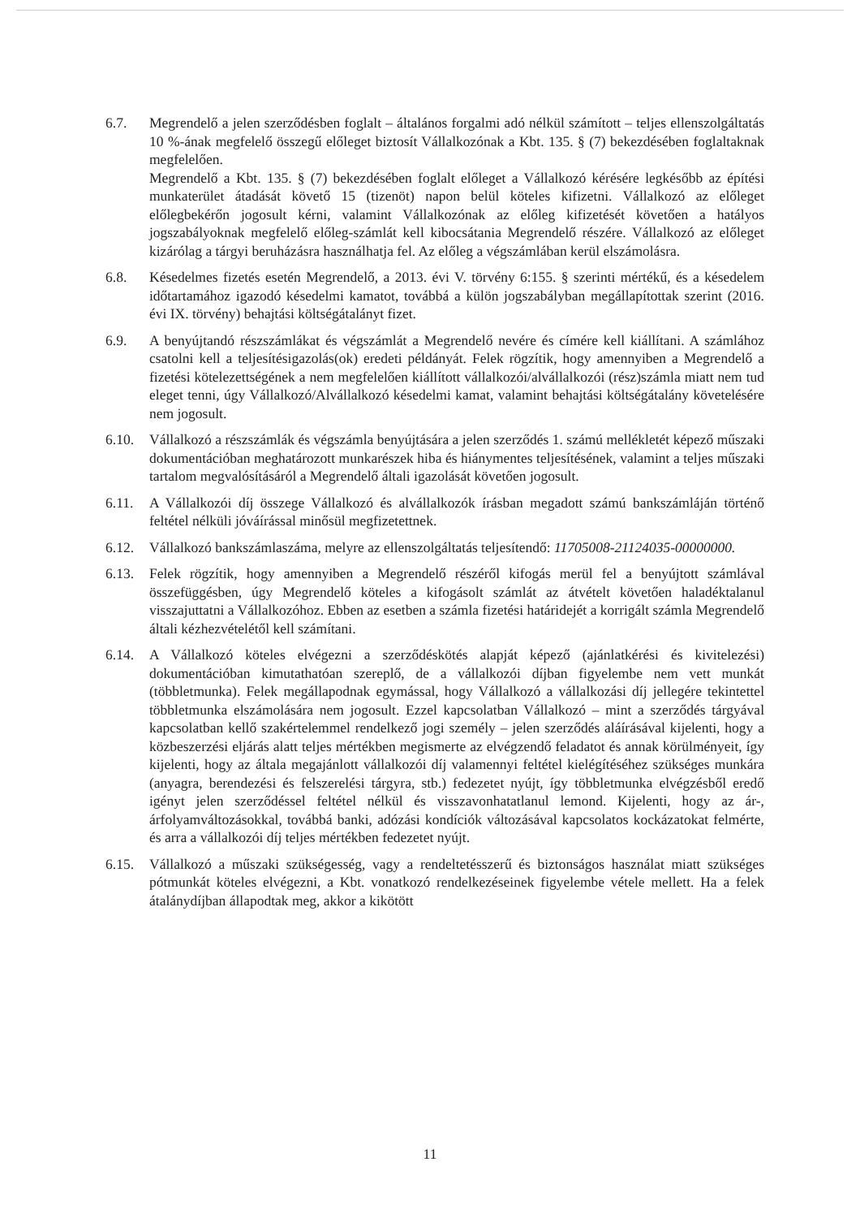6.7. Megrendelő a jelen szerződésben foglalt – általános forgalmi adó nélkül számított – teljes ellenszolgáltatás 10 %-ának megfelelő összegű előleget biztosít Vállalkozónak a Kbt. 135. § (7) bekezdésében foglaltaknak megfelelően.
Megrendelő a Kbt. 135. § (7) bekezdésében foglalt előleget a Vállalkozó kérésére legkésőbb az építési munkaterület átadását követő 15 (tizenöt) napon belül köteles kifizetni. Vállalkozó az előleget előlegbekérőn jogosult kérni, valamint Vállalkozónak az előleg kifizetését követően a hatályos jogszabályoknak megfelelő előleg-számlát kell kibocsátania Megrendelő részére. Vállalkozó az előleget kizárólag a tárgyi beruházásra használhatja fel. Az előleg a végszámlában kerül elszámolásra.
6.8. Késedelmes fizetés esetén Megrendelő, a 2013. évi V. törvény 6:155. § szerinti mértékű, és a késedelem időtartamához igazodó késedelmi kamatot, továbbá a külön jogszabályban megállapítottak szerint (2016. évi IX. törvény) behajtási költségátalányt fizet.
6.9. A benyújtandó részszámlákat és végszámlát a Megrendelő nevére és címére kell kiállítani. A számlához csatolni kell a teljesítésigazolás(ok) eredeti példányát. Felek rögzítik, hogy amennyiben a Megrendelő a fizetési kötelezettségének a nem megfelelően kiállított vállalkozói/alvállalkozói (rész)számla miatt nem tud eleget tenni, úgy Vállalkozó/Alvállalkozó késedelmi kamat, valamint behajtási költségátalány követelésére nem jogosult.
6.10. Vállalkozó a részszámlák és végszámla benyújtására a jelen szerződés 1. számú mellékletét képező műszaki dokumentációban meghatározott munkarészek hiba és hiánymentes teljesítésének, valamint a teljes műszaki tartalom megvalósításáról a Megrendelő általi igazolását követően jogosult.
6.11. A Vállalkozói díj összege Vállalkozó és alvállalkozók írásban megadott számú bankszámláján történő feltétel nélküli jóváírással minősül megfizetettnek.
6.12. Vállalkozó bankszámlaszáma, melyre az ellenszolgáltatás teljesítendő: 11705008-21124035-00000000.
6.13. Felek rögzítik, hogy amennyiben a Megrendelő részéről kifogás merül fel a benyújtott számlával összefüggésben, úgy Megrendelő köteles a kifogásolt számlát az átvételt követően haladéktalanul visszajuttatni a Vállalkozóhoz. Ebben az esetben a számla fizetési határidejét a korrigált számla Megrendelő általi kézhezvételétől kell számítani.
6.14. A Vállalkozó köteles elvégezni a szerződéskötés alapját képező (ajánlatkérési és kivitelezési) dokumentációban kimutathatóan szereplő, de a vállalkozói díjban figyelembe nem vett munkát (többletmunka). Felek megállapodnak egymással, hogy Vállalkozó a vállalkozási díj jellegére tekintettel többletmunka elszámolására nem jogosult. Ezzel kapcsolatban Vállalkozó – mint a szerződés tárgyával kapcsolatban kellő szakértelemmel rendelkező jogi személy – jelen szerződés aláírásával kijelenti, hogy a közbeszerzési eljárás alatt teljes mértékben megismerte az elvégzendő feladatot és annak körülményeit, így kijelenti, hogy az általa megajánlott vállalkozói díj valamennyi feltétel kielégítéséhez szükséges munkára (anyagra, berendezési és felszerelési tárgyra, stb.) fedezetet nyújt, így többletmunka elvégzésből eredő igényt jelen szerződéssel feltétel nélkül és visszavonhatatlanul lemond. Kijelenti, hogy az ár-, árfolyamváltozásokkal, továbbá banki, adózási kondíciók változásával kapcsolatos kockázatokat felmérte, és arra a vállalkozói díj teljes mértékben fedezetet nyújt.
6.15. Vállalkozó a műszaki szükségesség, vagy a rendeltetésszerű és biztonságos használat miatt szükséges pótmunkát köteles elvégezni, a Kbt. vonatkozó rendelkezéseinek figyelembe vétele mellett. Ha a felek átalánydíjban állapodtak meg, akkor a kikötött
11